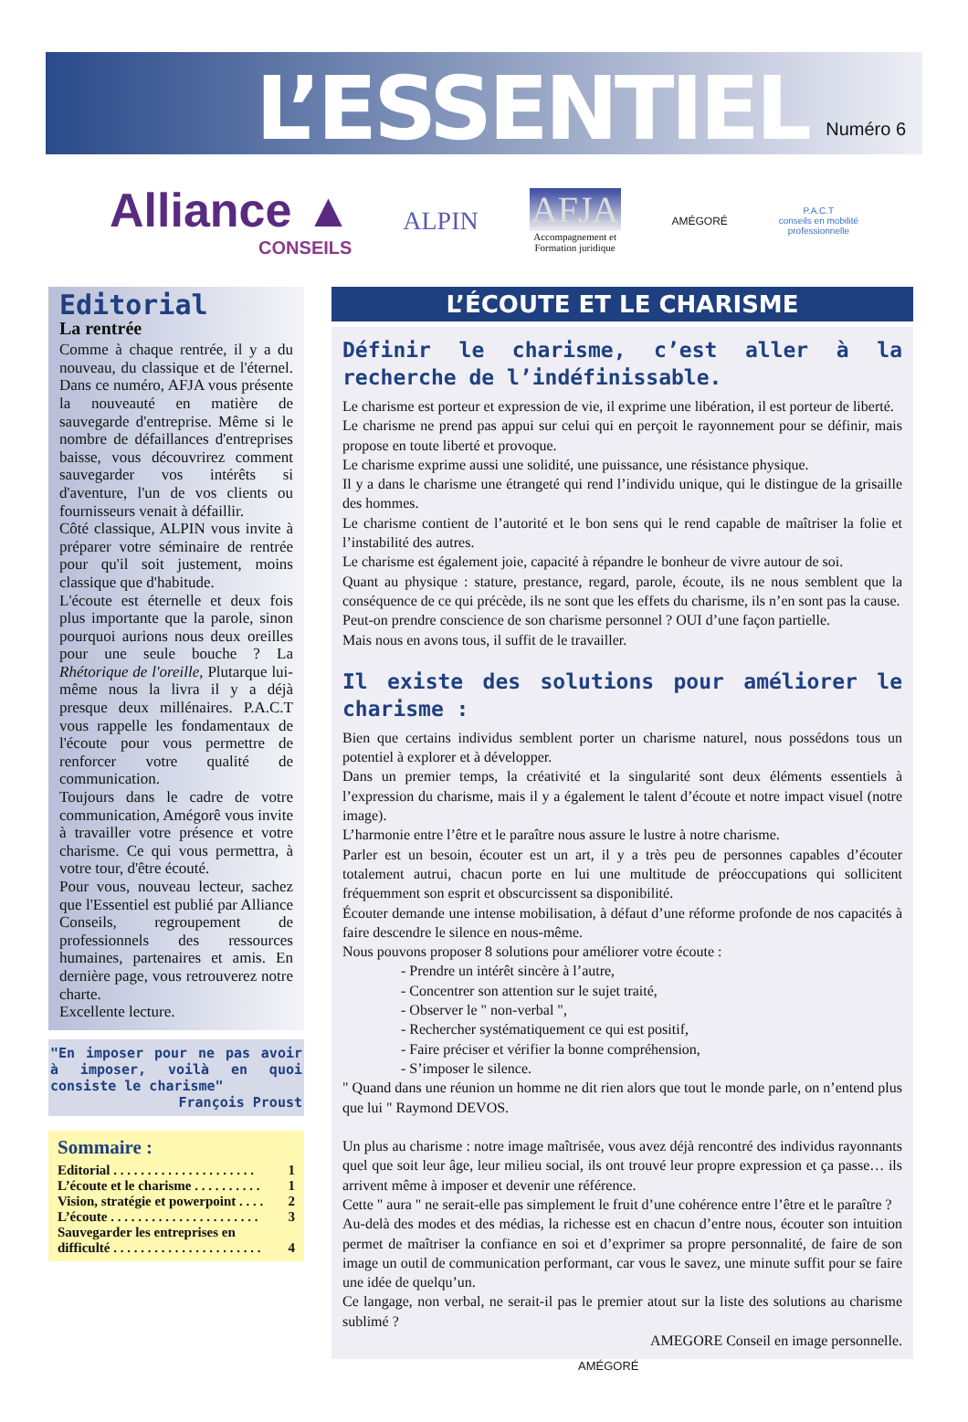L’ESSENTIEL
Numéro 6
Alliance ▲
CONSEILS
ALPIN
AFJA
Accompagnement et
Formation juridique
AMÉGORÉ
P.A.C.T
conseils en mobilité
professionnelle
Editorial
La rentrée
Comme à chaque rentrée, il y a du nouveau, du classique et de l'éternel. Dans ce numéro, AFJA vous présente la nouveauté en matière de sauvegarde d'entreprise. Même si le nombre de défaillances d'entreprises baisse, vous découvrirez comment sauvegarder vos intérêts si d'aventure, l'un de vos clients ou fournisseurs venait à défaillir.
Côté classique, ALPIN vous invite à préparer votre séminaire de rentrée pour qu'il soit justement, moins classique que d'habitude.
L'écoute est éternelle et deux fois plus importante que la parole, sinon pourquoi aurions nous deux oreilles pour une seule bouche ? La Rhétorique de l'oreille, Plutarque lui-même nous la livra il y a déjà presque deux millénaires. P.A.C.T vous rappelle les fondamentaux de l'écoute pour vous permettre de renforcer votre qualité de communication.
Toujours dans le cadre de votre communication, Amégorê vous invite à travailler votre présence et votre charisme. Ce qui vous permettra, à votre tour, d'être écouté.
Pour vous, nouveau lecteur, sachez que l'Essentiel est publié par Alliance Conseils, regroupement de professionnels des ressources humaines, partenaires et amis. En dernière page, vous retrouverez notre charte.
Excellente lecture.
"En imposer pour ne pas avoir à imposer, voilà en quoi consiste le charisme"
François Proust
Sommaire :
Editorial . . . . . . . . . . . . . . . . . . . . . 1
L’écoute et le charisme . . . . . . . . . . 1
Vision, stratégie et powerpoint . . . . 2
L’écoute . . . . . . . . . . . . . . . . . . . . . . 3
Sauvegarder les entreprises en
difficulté . . . . . . . . . . . . . . . . . . . . . .
4
L’ÉCOUTE ET LE CHARISME
Définir le charisme, c’est aller à la recherche de l’indéfinissable.
Le charisme est porteur et expression de vie, il exprime une libération, il est porteur de liberté.
Le charisme ne prend pas appui sur celui qui en perçoit le rayonnement pour se définir, mais propose en toute liberté et provoque.
Le charisme exprime aussi une solidité, une puissance, une résistance physique.
Il y a dans le charisme une étrangeté qui rend l’individu unique, qui le distingue de la grisaille des hommes.
Le charisme contient de l’autorité et le bon sens qui le rend capable de maîtriser la folie et l’instabilité des autres.
Le charisme est également joie, capacité à répandre le bonheur de vivre autour de soi.
Quant au physique : stature, prestance, regard, parole, écoute, ils ne nous semblent que la conséquence de ce qui précède, ils ne sont que les effets du charisme, ils n’en sont pas la cause.
Peut-on prendre conscience de son charisme personnel ? OUI d’une façon partielle.
Mais nous en avons tous, il suffit de le travailler.
Il existe des solutions pour améliorer le charisme :
Bien que certains individus semblent porter un charisme naturel, nous possédons tous un potentiel à explorer et à développer.
Dans un premier temps, la créativité et la singularité sont deux éléments essentiels à l’expression du charisme, mais il y a également le talent d’écoute et notre impact visuel (notre image).
L’harmonie entre l’être et le paraître nous assure le lustre à notre charisme.
Parler est un besoin, écouter est un art, il y a très peu de personnes capables d’écouter totalement autrui, chacun porte en lui une multitude de préoccupations qui sollicitent fréquemment son esprit et obscurcissent sa disponibilité.
Écouter demande une intense mobilisation, à défaut d’une réforme profonde de nos capacités à faire descendre le silence en nous-même.
Nous pouvons proposer 8 solutions pour améliorer votre écoute :
- Prendre un intérêt sincère à l’autre,
- Concentrer son attention sur le sujet traité,
- Observer le " non-verbal ",
- Rechercher systématiquement ce qui est positif,
- Faire préciser et vérifier la bonne compréhension,
- S’imposer le silence.
" Quand dans une réunion un homme ne dit rien alors que tout le monde parle, on n’entend plus que lui " Raymond DEVOS.
Un plus au charisme : notre image maîtrisée, vous avez déjà rencontré des individus rayonnants quel que soit leur âge, leur milieu social, ils ont trouvé leur propre expression et ça passe… ils arrivent même à imposer et devenir une référence.
Cette " aura " ne serait-elle pas simplement le fruit d’une cohérence entre l’être et le paraître ?
Au-delà des modes et des médias, la richesse est en chacun d’entre nous, écouter son intuition permet de maîtriser la confiance en soi et d’exprimer sa propre personnalité, de faire de son image un outil de communication performant, car vous le savez, une minute suffit pour se faire une idée de quelqu’un.
Ce langage, non verbal, ne serait-il pas le premier atout sur la liste des solutions au charisme sublimé ?
AMEGORE Conseil en image personnelle.
AMÉGORÉ